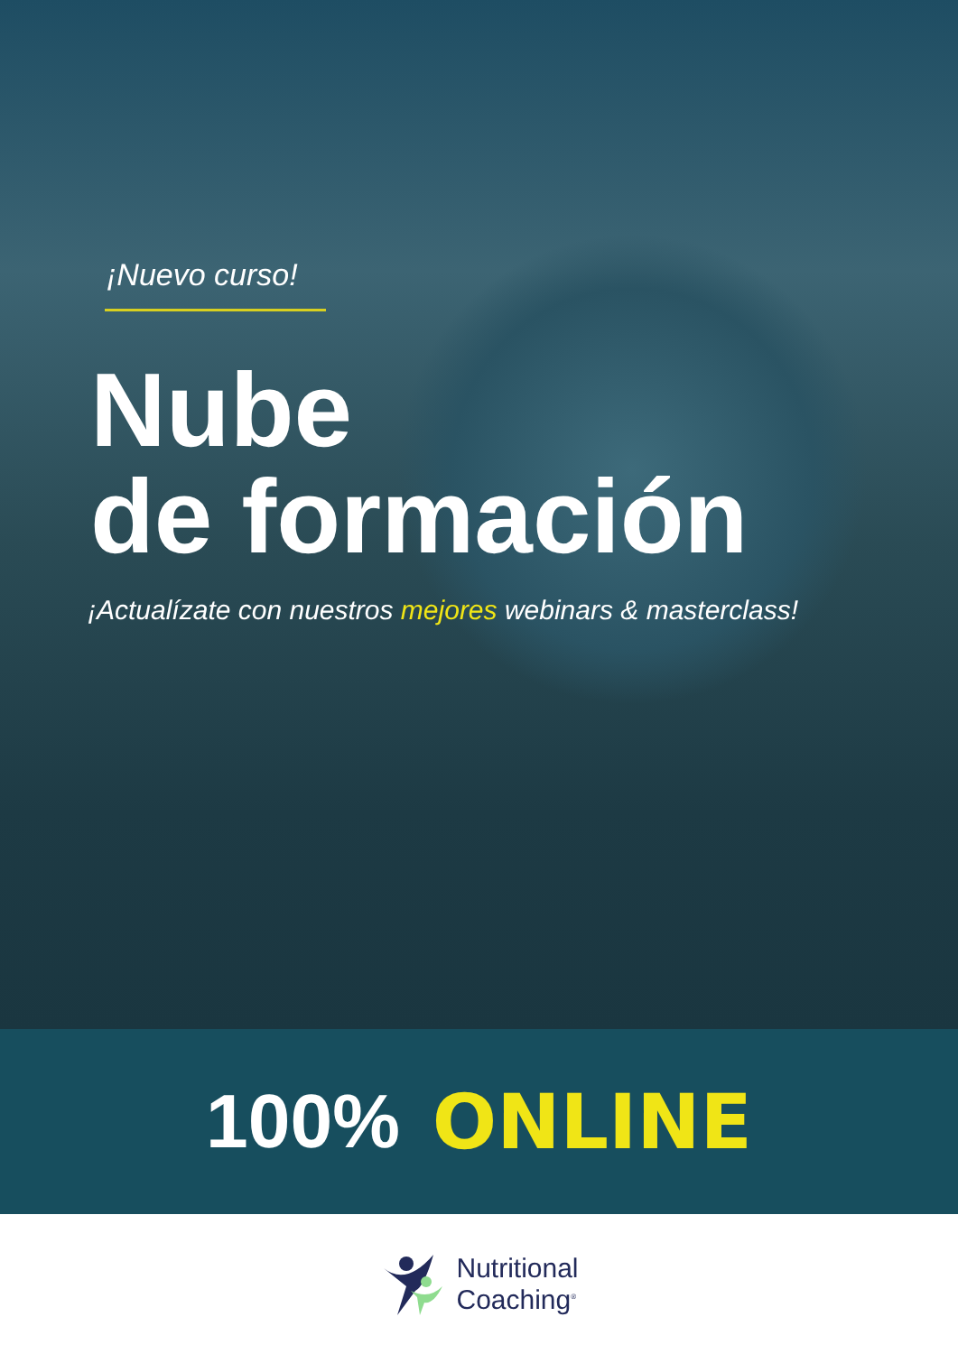¡Nuevo curso!
Nube
de formación
¡Actualízate con nuestros mejores webinars & masterclass!
100% ONLINE
Nutritional
Coaching<sup>®</sup>